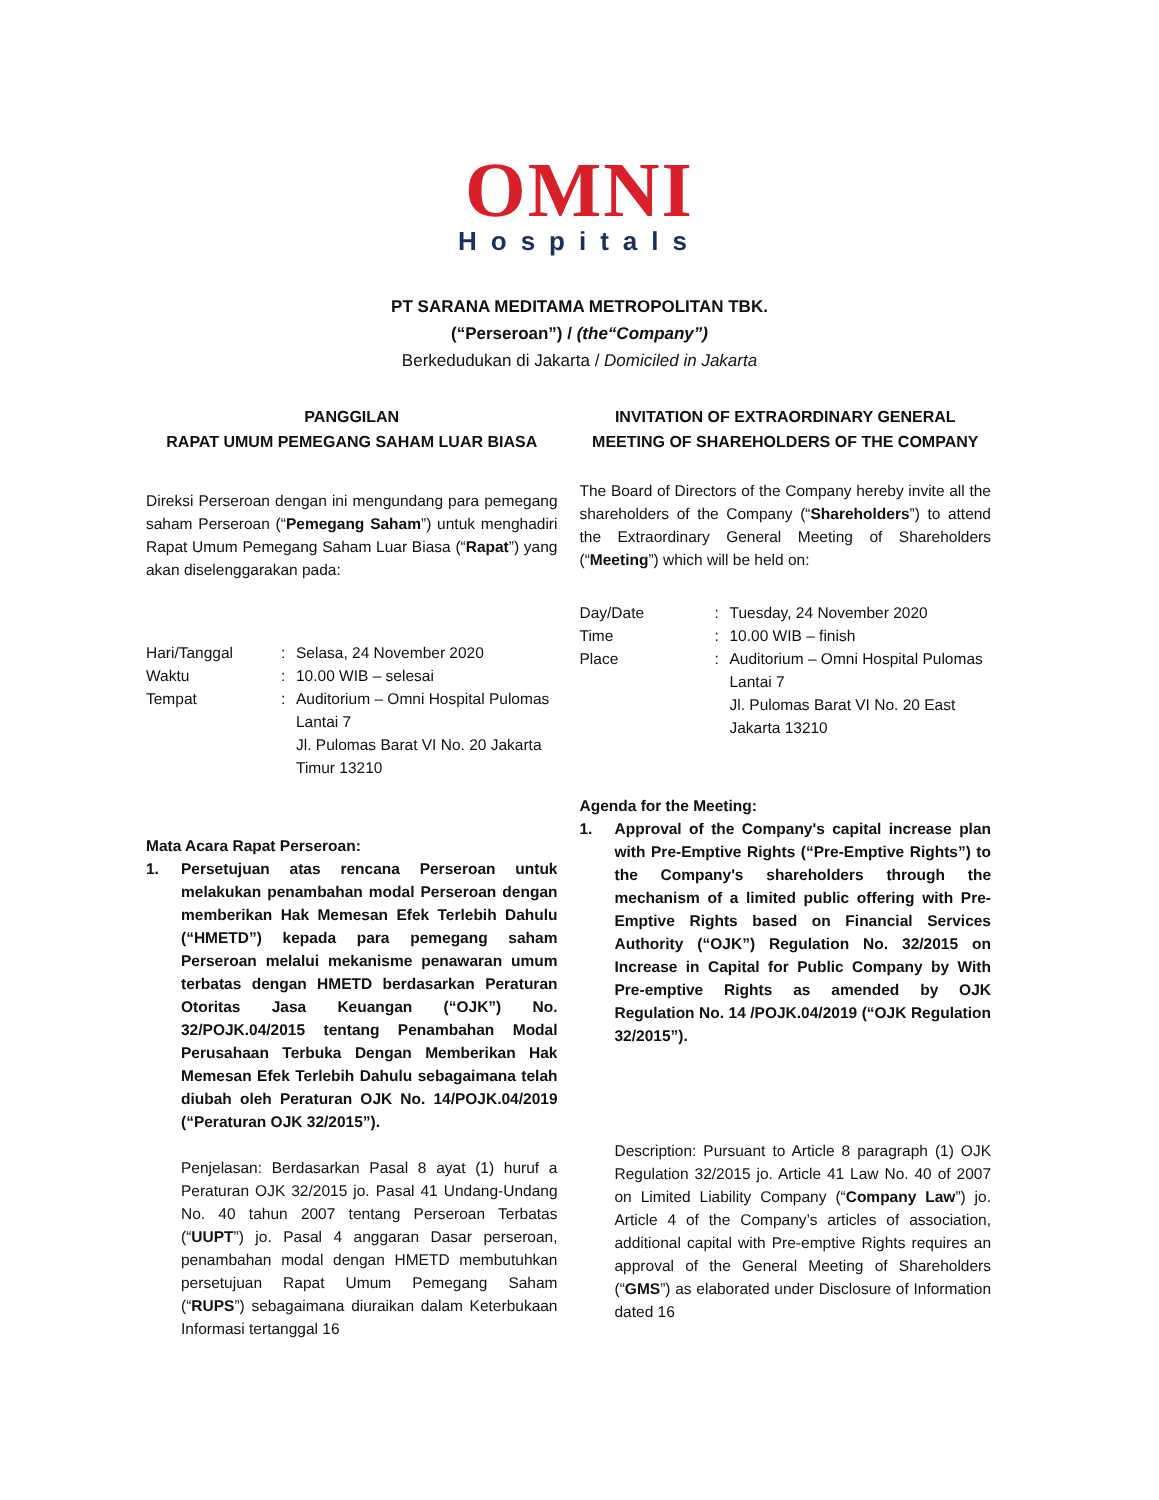OMNI
Hospitals
PT SARANA MEDITAMA METROPOLITAN TBK.
(“Perseroan”) / (the“Company”)
Berkedudukan di Jakarta / Domiciled in Jakarta
PANGGILAN
RAPAT UMUM PEMEGANG SAHAM LUAR BIASA
Direksi Perseroan dengan ini mengundang para pemegang saham Perseroan (“Pemegang Saham”) untuk menghadiri Rapat Umum Pemegang Saham Luar Biasa (“Rapat”) yang akan diselenggarakan pada:
Hari/Tanggal: Selasa, 24 November 2020
Waktu: 10.00 WIB – selesai
Tempat: Auditorium – Omni Hospital Pulomas Lantai 7
Jl. Pulomas Barat VI No. 20 Jakarta Timur 13210
Mata Acara Rapat Perseroan:
1. Persetujuan atas rencana Perseroan untuk melakukan penambahan modal Perseroan dengan memberikan Hak Memesan Efek Terlebih Dahulu (“HMETD”) kepada para pemegang saham Perseroan melalui mekanisme penawaran umum terbatas dengan HMETD berdasarkan Peraturan Otoritas Jasa Keuangan (“OJK”) No. 32/POJK.04/2015 tentang Penambahan Modal Perusahaan Terbuka Dengan Memberikan Hak Memesan Efek Terlebih Dahulu sebagaimana telah diubah oleh Peraturan OJK No. 14/POJK.04/2019 (“Peraturan OJK 32/2015”).
Penjelasan: Berdasarkan Pasal 8 ayat (1) huruf a Peraturan OJK 32/2015 jo. Pasal 41 Undang-Undang No. 40 tahun 2007 tentang Perseroan Terbatas (“UUPT”) jo. Pasal 4 anggaran Dasar perseroan, penambahan modal dengan HMETD membutuhkan persetujuan Rapat Umum Pemegang Saham (“RUPS”) sebagaimana diuraikan dalam Keterbukaan Informasi tertanggal 16
INVITATION OF EXTRAORDINARY GENERAL MEETING OF SHAREHOLDERS OF THE COMPANY
The Board of Directors of the Company hereby invite all the shareholders of the Company (“Shareholders”) to attend the Extraordinary General Meeting of Shareholders (“Meeting”) which will be held on:
Day/Date: Tuesday, 24 November 2020
Time: 10.00 WIB – finish
Place: Auditorium – Omni Hospital Pulomas Lantai 7
Jl. Pulomas Barat VI No. 20 East Jakarta 13210
Agenda for the Meeting:
1. Approval of the Company's capital increase plan with Pre-Emptive Rights (“Pre-Emptive Rights”) to the Company's shareholders through the mechanism of a limited public offering with Pre-Emptive Rights based on Financial Services Authority (“OJK”) Regulation No. 32/2015 on Increase in Capital for Public Company by With Pre-emptive Rights as amended by OJK Regulation No. 14 /POJK.04/2019 (“OJK Regulation 32/2015”).
Description: Pursuant to Article 8 paragraph (1) OJK Regulation 32/2015 jo. Article 41 Law No. 40 of 2007 on Limited Liability Company (“Company Law”) jo. Article 4 of the Company’s articles of association, additional capital with Pre-emptive Rights requires an approval of the General Meeting of Shareholders (“GMS”) as elaborated under Disclosure of Information dated 16